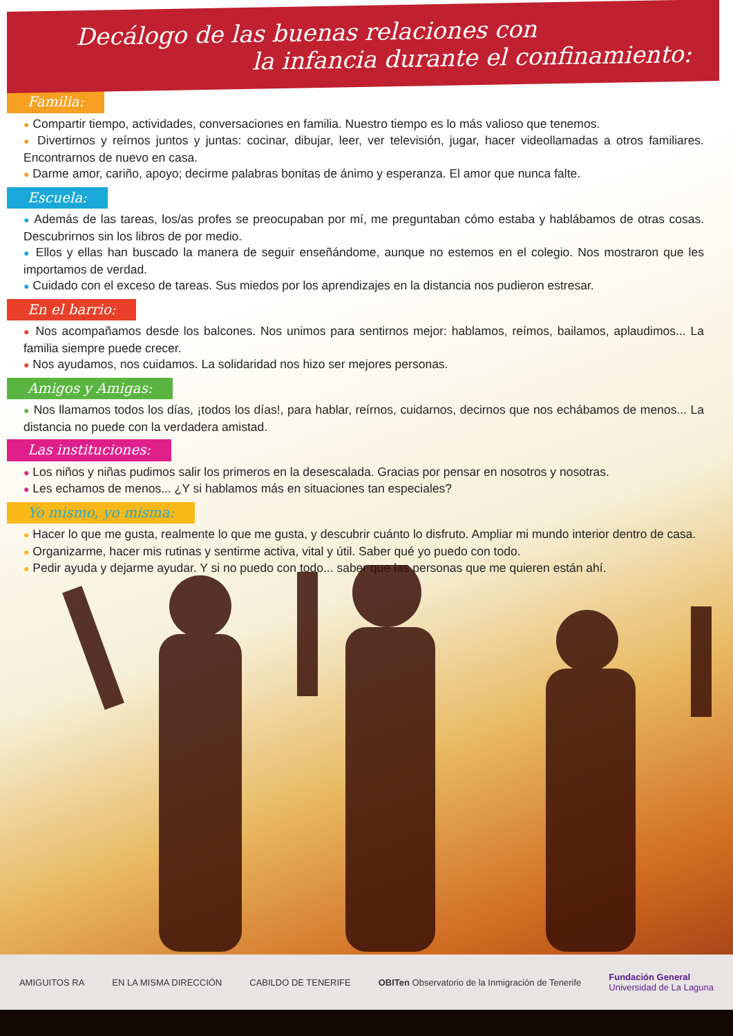Decálogo de las buenas relaciones con
la infancia durante el confinamiento:
Familia:
● Compartir tiempo, actividades, conversaciones en familia. Nuestro tiempo es lo más valioso que tenemos.
● Divertirnos y reírnos juntos y juntas: cocinar, dibujar, leer, ver televisión, jugar, hacer videollamadas a otros familiares. Encontrarnos de nuevo en casa.
● Darme amor, cariño, apoyo; decirme palabras bonitas de ánimo y esperanza. El amor que nunca falte.
Escuela:
● Además de las tareas, los/as profes se preocupaban por mí, me preguntaban cómo estaba y hablábamos de otras cosas. Descubrirnos sin los libros de por medio.
● Ellos y ellas han buscado la manera de seguir enseñándome, aunque no estemos en el colegio. Nos mostraron que les importamos de verdad.
● Cuidado con el exceso de tareas. Sus miedos por los aprendizajes en la distancia nos pudieron estresar.
En el barrio:
● Nos acompañamos desde los balcones. Nos unimos para sentirnos mejor: hablamos, reímos, bailamos, aplaudimos... La familia siempre puede crecer.
● Nos ayudamos, nos cuidamos. La solidaridad nos hizo ser mejores personas.
Amigos y Amigas:
● Nos llamamos todos los días, ¡todos los días!, para hablar, reírnos, cuidarnos, decirnos que nos echábamos de menos... La distancia no puede con la verdadera amistad.
Las instituciones:
● Los niños y niñas pudimos salir los primeros en la desescalada. Gracias por pensar en nosotros y nosotras.
● Les echamos de menos... ¿Y si hablamos más en situaciones tan especiales?
Yo mismo, yo misma:
● Hacer lo que me gusta, realmente lo que me gusta, y descubrir cuánto lo disfruto. Ampliar mi mundo interior dentro de casa.
● Organizarme, hacer mis rutinas y sentirme activa, vital y útil. Saber qué yo puedo con todo.
● Pedir ayuda y dejarme ayudar. Y si no puedo con todo... saber que las personas que me quieren están ahí.
AMIGUITOS RA EN LA MISMA DIRECCIÓN CABILDO DE TENERIFE OBITen Observatorio de la Inmigración de Tenerife Fundación General
Universidad de La Laguna